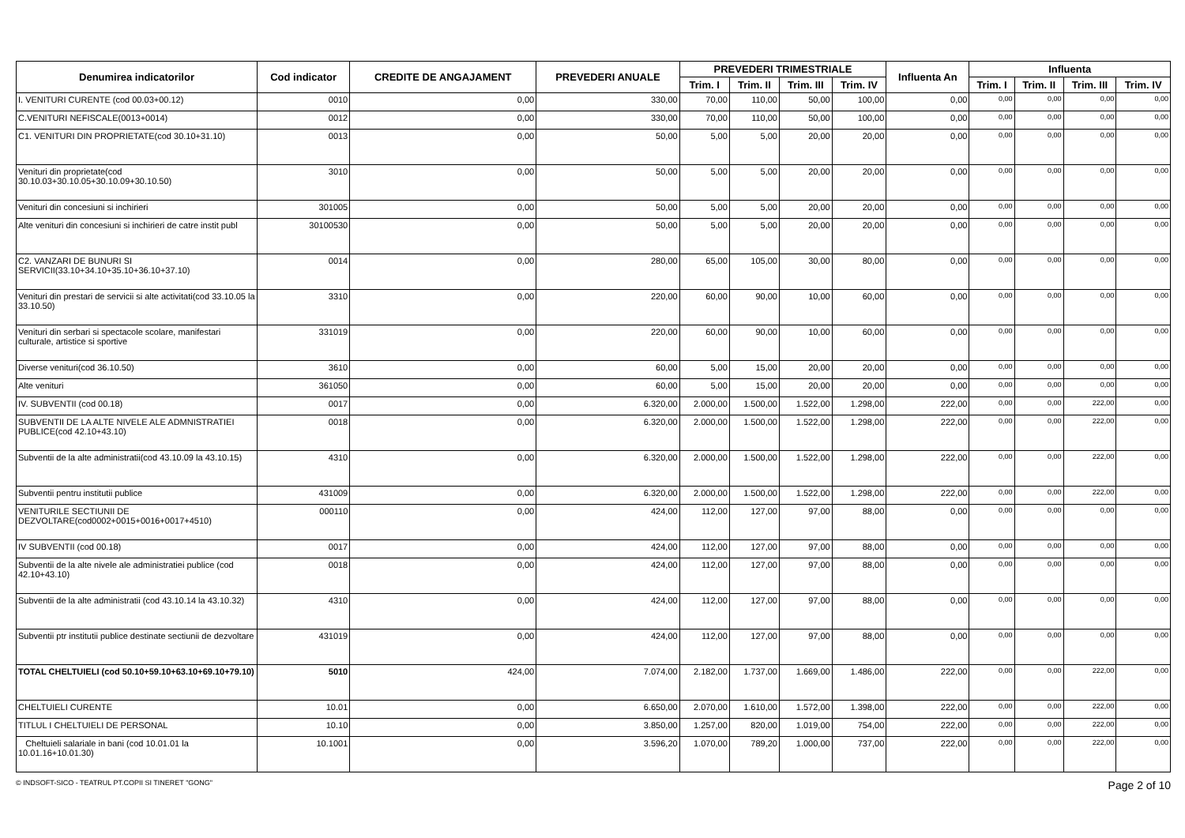| Denumirea indicatorilor | Cod indicator | CREDITE DE ANGAJAMENT | PREVEDERI ANUALE | PREVEDERI TRIMESTRIALE | | | | Influenta An | Influenta | | | |
| --- | --- | --- | --- | --- | --- | --- | --- | --- | --- | --- | --- | --- |
| | | | | Trim. I | Trim. II | Trim. III | Trim. IV | | Trim. I | Trim. II | Trim. III | Trim. IV |
| I. VENITURI CURENTE (cod 00.03+00.12) | 0010 | 0,00 | 330,00 | 70,00 | 110,00 | 50,00 | 100,00 | 0,00 | 0,00 | 0,00 | 0,00 | 0,00 |
| C.VENITURI NEFISCALE(0013+0014) | 0012 | 0,00 | 330,00 | 70,00 | 110,00 | 50,00 | 100,00 | 0,00 | 0,00 | 0,00 | 0,00 | 0,00 |
| C1. VENITURI DIN PROPRIETATE(cod 30.10+31.10) | 0013 | 0,00 | 50,00 | 5,00 | 5,00 | 20,00 | 20,00 | 0,00 | 0,00 | 0,00 | 0,00 | 0,00 |
| Venituri din proprietate(cod 30.10.03+30.10.05+30.10.09+30.10.50) | 3010 | 0,00 | 50,00 | 5,00 | 5,00 | 20,00 | 20,00 | 0,00 | 0,00 | 0,00 | 0,00 | 0,00 |
| Venituri din concesiuni si inchirieri | 301005 | 0,00 | 50,00 | 5,00 | 5,00 | 20,00 | 20,00 | 0,00 | 0,00 | 0,00 | 0,00 | 0,00 |
| Alte venituri din concesiuni si inchirieri de catre instit publ | 30100530 | 0,00 | 50,00 | 5,00 | 5,00 | 20,00 | 20,00 | 0,00 | 0,00 | 0,00 | 0,00 | 0,00 |
| C2. VANZARI DE BUNURI SI SERVICII(33.10+34.10+35.10+36.10+37.10) | 0014 | 0,00 | 280,00 | 65,00 | 105,00 | 30,00 | 80,00 | 0,00 | 0,00 | 0,00 | 0,00 | 0,00 |
| Venituri din prestari de servicii si alte activitati(cod 33.10.05 la 33.10.50) | 3310 | 0,00 | 220,00 | 60,00 | 90,00 | 10,00 | 60,00 | 0,00 | 0,00 | 0,00 | 0,00 | 0,00 |
| Venituri din serbari si spectacole scolare, manifestari culturale, artistice si sportive | 331019 | 0,00 | 220,00 | 60,00 | 90,00 | 10,00 | 60,00 | 0,00 | 0,00 | 0,00 | 0,00 | 0,00 |
| Diverse venituri(cod 36.10.50) | 3610 | 0,00 | 60,00 | 5,00 | 15,00 | 20,00 | 20,00 | 0,00 | 0,00 | 0,00 | 0,00 | 0,00 |
| Alte venituri | 361050 | 0,00 | 60,00 | 5,00 | 15,00 | 20,00 | 20,00 | 0,00 | 0,00 | 0,00 | 0,00 | 0,00 |
| IV. SUBVENTII (cod 00.18) | 0017 | 0,00 | 6.320,00 | 2.000,00 | 1.500,00 | 1.522,00 | 1.298,00 | 222,00 | 0,00 | 0,00 | 222,00 | 0,00 |
| SUBVENTII DE LA ALTE NIVELE ALE ADMNISTRATIEI PUBLICE(cod 42.10+43.10) | 0018 | 0,00 | 6.320,00 | 2.000,00 | 1.500,00 | 1.522,00 | 1.298,00 | 222,00 | 0,00 | 0,00 | 222,00 | 0,00 |
| Subventii de la alte administratii(cod 43.10.09 la 43.10.15) | 4310 | 0,00 | 6.320,00 | 2.000,00 | 1.500,00 | 1.522,00 | 1.298,00 | 222,00 | 0,00 | 0,00 | 222,00 | 0,00 |
| Subventii pentru institutii publice | 431009 | 0,00 | 6.320,00 | 2.000,00 | 1.500,00 | 1.522,00 | 1.298,00 | 222,00 | 0,00 | 0,00 | 222,00 | 0,00 |
| VENITURILE SECTIUNII DE DEZVOLTARE(cod0002+0015+0016+0017+4510) | 000110 | 0,00 | 424,00 | 112,00 | 127,00 | 97,00 | 88,00 | 0,00 | 0,00 | 0,00 | 0,00 | 0,00 |
| IV SUBVENTII (cod 00.18) | 0017 | 0,00 | 424,00 | 112,00 | 127,00 | 97,00 | 88,00 | 0,00 | 0,00 | 0,00 | 0,00 | 0,00 |
| Subventii de la alte nivele ale administratiei publice (cod 42.10+43.10) | 0018 | 0,00 | 424,00 | 112,00 | 127,00 | 97,00 | 88,00 | 0,00 | 0,00 | 0,00 | 0,00 | 0,00 |
| Subventii de la alte administratii (cod 43.10.14 la 43.10.32) | 4310 | 0,00 | 424,00 | 112,00 | 127,00 | 97,00 | 88,00 | 0,00 | 0,00 | 0,00 | 0,00 | 0,00 |
| Subventii ptr institutii publice destinate sectiunii de dezvoltare | 431019 | 0,00 | 424,00 | 112,00 | 127,00 | 97,00 | 88,00 | 0,00 | 0,00 | 0,00 | 0,00 | 0,00 |
| TOTAL CHELTUIELI (cod 50.10+59.10+63.10+69.10+79.10) | 5010 | 424,00 | 7.074,00 | 2.182,00 | 1.737,00 | 1.669,00 | 1.486,00 | 222,00 | 0,00 | 0,00 | 222,00 | 0,00 |
| CHELTUIELI CURENTE | 10.01 | 0,00 | 6.650,00 | 2.070,00 | 1.610,00 | 1.572,00 | 1.398,00 | 222,00 | 0,00 | 0,00 | 222,00 | 0,00 |
| TITLUL I CHELTUIELI DE PERSONAL | 10.10 | 0,00 | 3.850,00 | 1.257,00 | 820,00 | 1.019,00 | 754,00 | 222,00 | 0,00 | 0,00 | 222,00 | 0,00 |
| Cheltuieli salariale in bani (cod 10.01.01 la 10.01.16+10.01.30) | 10.1001 | 0,00 | 3.596,20 | 1.070,00 | 789,20 | 1.000,00 | 737,00 | 222,00 | 0,00 | 0,00 | 222,00 | 0,00 |
© INDSOFT-SICO - TEATRUL PT.COPII SI TINERET "GONG" Page 2 of 10